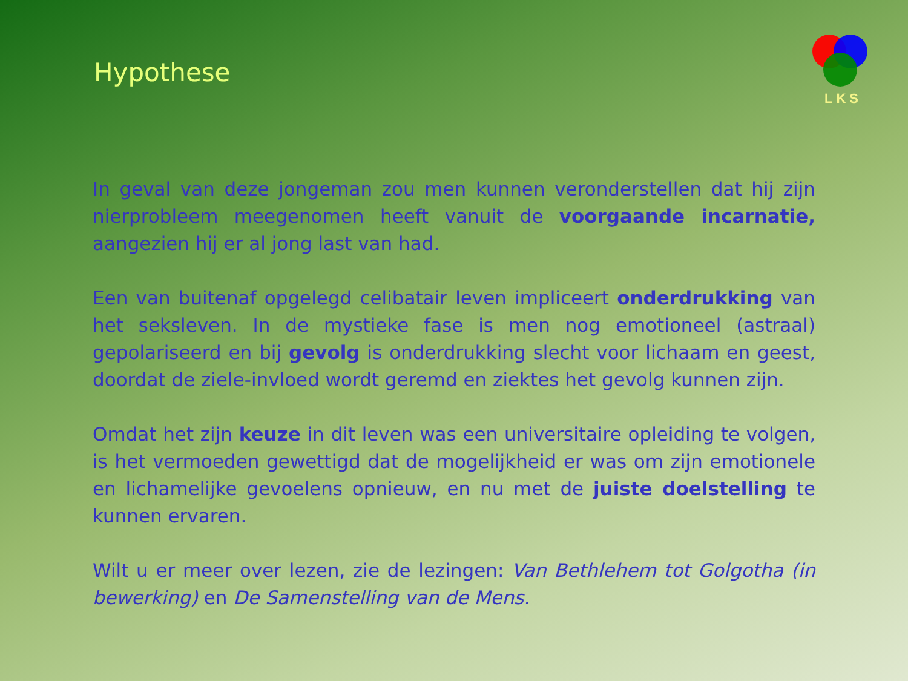Hypothese
LKS
In geval van deze jongeman zou men kunnen veronderstellen dat hij zijn nierprobleem meegenomen heeft vanuit de voorgaande incarnatie, aangezien hij er al jong last van had.
Een van buitenaf opgelegd celibatair leven impliceert onderdrukking van het seksleven. In de mystieke fase is men nog emotioneel (astraal) gepolariseerd en bij gevolg is onderdrukking slecht voor lichaam en geest, doordat de ziele-invloed wordt geremd en ziektes het gevolg kunnen zijn.
Omdat het zijn keuze in dit leven was een universitaire opleiding te volgen, is het vermoeden gewettigd dat de mogelijkheid er was om zijn emotionele en lichamelijke gevoelens opnieuw, en nu met de juiste doelstelling te kunnen ervaren.
Wilt u er meer over lezen, zie de lezingen: Van Bethlehem tot Golgotha (in bewerking) en De Samenstelling van de Mens.